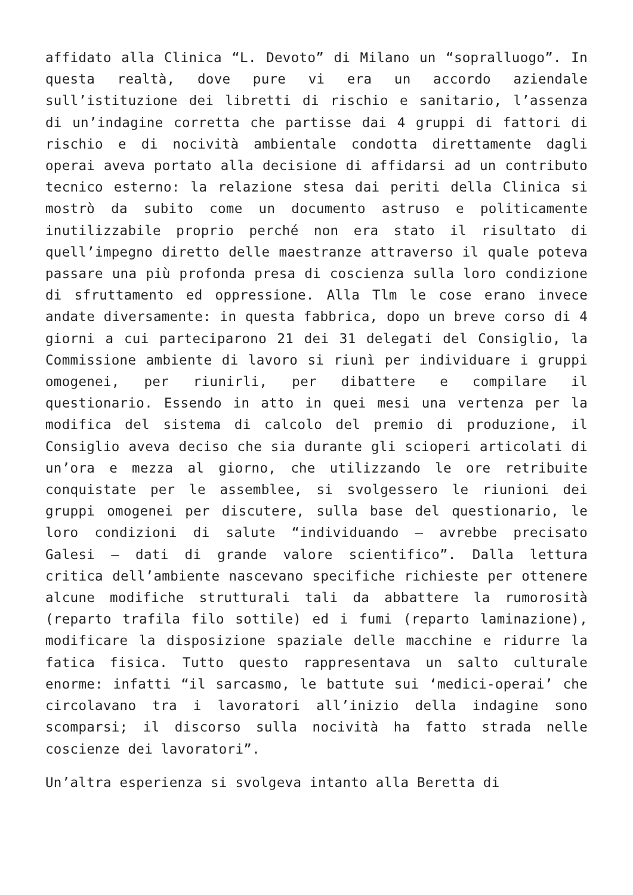affidato alla Clinica “L. Devoto” di Milano un “sopralluogo”. In questa realtà, dove pure vi era un accordo aziendale sull’istituzione dei libretti di rischio e sanitario, l’assenza di un’indagine corretta che partisse dai 4 gruppi di fattori di rischio e di nocività ambientale condotta direttamente dagli operai aveva portato alla decisione di affidarsi ad un contributo tecnico esterno: la relazione stesa dai periti della Clinica si mostrò da subito come un documento astruso e politicamente inutilizzabile proprio perché non era stato il risultato di quell’impegno diretto delle maestranze attraverso il quale poteva passare una più profonda presa di coscienza sulla loro condizione di sfruttamento ed oppressione. Alla Tlm le cose erano invece andate diversamente: in questa fabbrica, dopo un breve corso di 4 giorni a cui parteciparono 21 dei 31 delegati del Consiglio, la Commissione ambiente di lavoro si riunì per individuare i gruppi omogenei, per riunirli, per dibattere e compilare il questionario. Essendo in atto in quei mesi una vertenza per la modifica del sistema di calcolo del premio di produzione, il Consiglio aveva deciso che sia durante gli scioperi articolati di un’ora e mezza al giorno, che utilizzando le ore retribuite conquistate per le assemblee, si svolgessero le riunioni dei gruppi omogenei per discutere, sulla base del questionario, le loro condizioni di salute “individuando – avrebbe precisato Galesi – dati di grande valore scientifico”. Dalla lettura critica dell’ambiente nascevano specifiche richieste per ottenere alcune modifiche strutturali tali da abbattere la rumorosità (reparto trafila filo sottile) ed i fumi (reparto laminazione), modificare la disposizione spaziale delle macchine e ridurre la fatica fisica. Tutto questo rappresentava un salto culturale enorme: infatti “il sarcasmo, le battute sui ‘medici-operai’ che circolavano tra i lavoratori all’inizio della indagine sono scomparsi; il discorso sulla nocività ha fatto strada nelle coscienze dei lavoratori”.
Un’altra esperienza si svolgeva intanto alla Beretta di